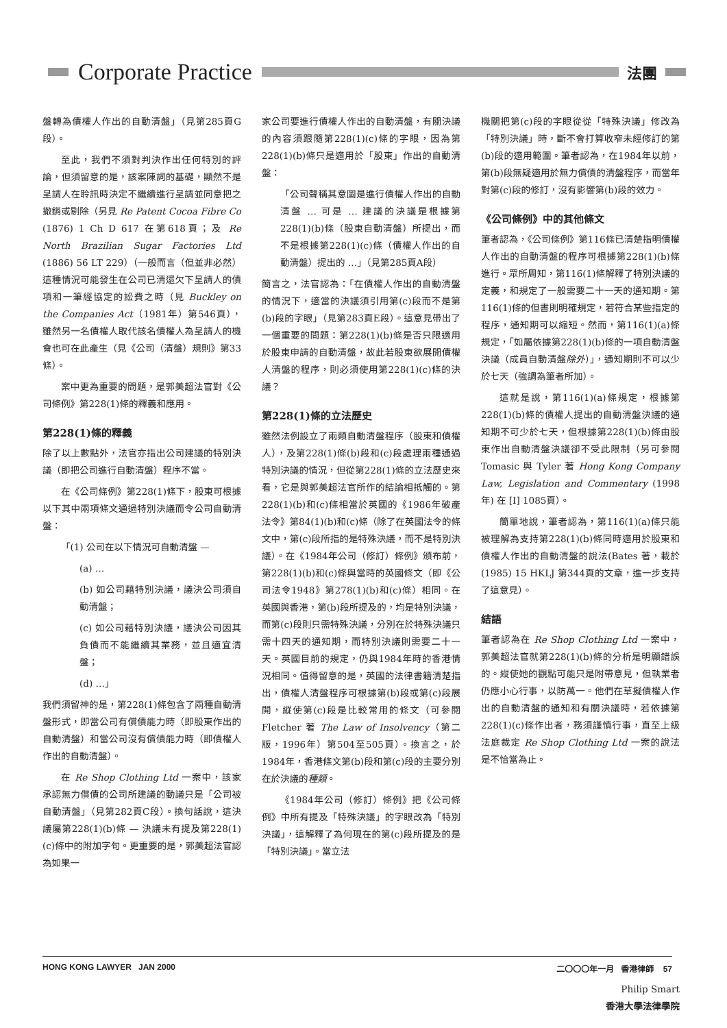Corporate Practice 法團
盤轉為債權人作出的自動清盤」（見第285頁G段）。
至此，我們不須對判決作出任何特別的評論，但須留意的是，該案陳詞的基礎，顯然不是呈請人在聆訊時決定不繼續進行呈請並同意把之撤銷或剔除（另見 Re Patent Cocoa Fibre Co (1876) 1 Ch D 617 在第618頁；及 Re North Brazilian Sugar Factories Ltd (1886) 56 LT 229）（一般而言（但並非必然）這種情況可能發生在公司已清還欠下呈請人的債項和一筆經協定的訟費之時（見 Buckley on the Companies Act（1981年）第546頁），雖然另一名債權人取代該名債權人為呈請人的機會也可在此產生（見《公司（清盤）規則》第33條）。
案中更為重要的問題，是郭美超法官對《公司條例》第228(1)條的釋義和應用。
第228(1)條的釋義
除了以上數點外，法官亦指出公司建議的特別決議（即把公司進行自動清盤）程序不當。
在《公司條例》第228(1)條下，股東可根據以下其中兩項條文通過特別決議而令公司自動清盤：
「(1) 公司在以下情況可自動清盤 —
(a) …
(b) 如公司藉特別決議，議決公司須自動清盤；
(c) 如公司藉特別決議，議決公司因其負債而不能繼續其業務，並且適宜清盤；
(d) …」
我們須留神的是，第228(1)條包含了兩種自動清盤形式，即當公司有償債能力時（即股東作出的自動清盤）和當公司沒有償債能力時（即債權人作出的自動清盤）。
在 Re Shop Clothing Ltd 一案中，該家承認無力償債的公司所建議的動議只是「公司被自動清盤」（見第282頁C段）。換句話說，這決議屬第228(1)(b)條 — 決議未有提及第228(1)(c)條中的附加字句。更重要的是，郭美超法官認為如果一
家公司要進行債權人作出的自動清盤，有關決議的內容須跟隨第228(1)(c)條的字眼，因為第228(1)(b)條只是適用於「股東」作出的自動清盤：
「公司聲稱其意圖是進行債權人作出的自動清盤 … 可是 … 建議的決議是根據第228(1)(b)條（股東自動清盤）所提出，而不是根據第228(1)(c)條（債權人作出的自動清盤）提出的 …」（見第285頁A段）
簡言之，法官認為：「在債權人作出的自動清盤的情況下，適當的決議須引用第(c)段而不是第(b)段的字眼」（見第283頁E段）。這意見帶出了一個重要的問題：第228(1)(b)條是否只限適用於股東申請的自動清盤，故此若股東欲展開債權人清盤的程序，則必須使用第228(1)(c)條的決議？
第228(1)條的立法歷史
雖然法例設立了兩類自動清盤程序（股東和債權人），及第228(1)條(b)段和(c)段處理兩種通過特別決議的情況，但從第228(1)條的立法歷史來看，它是與郭美超法官所作的結論相抵觸的。第228(1)(b)和(c)條相當於英國的《1986年破產法令》第84(1)(b)和(c)條（除了在英國法令的條文中，第(c)段所指的是特殊決議，而不是特別決議）。在《1984年公司（修訂）條例》頒布前，第228(1)(b)和(c)條與當時的英國條文（即《公司法令1948》第278(1)(b)和(c)條）相同。在英國與香港，第(b)段所提及的，均是特別決議，而第(c)段則只需特殊決議，分別在於特殊決議只需十四天的通知期，而特別決議則需要二十一天。英國目前的規定，仍與1984年時的香港情況相同。值得留意的是，英國的法律書籍清楚指出，債權人清盤程序可根據第(b)段或第(c)段展開，縱使第(c)段是比較常用的條文（可參閱 Fletcher 著 The Law of Insolvency（第二版，1996年）第504至505頁）。換言之，於1984年，香港條文第(b)段和第(c)段的主要分別在於決議的種類。
《1984年公司（修訂）條例》把《公司條例》中所有提及「特殊決議」的字眼改為「特別決議」，這解釋了為何現在的第(c)段所提及的是「特別決議」。當立法
機關把第(c)段的字眼從從「特殊決議」修改為「特別決議」時，斷不會打算收窄未經修訂的第(b)段的適用範圍。筆者認為，在1984年以前，第(b)段無疑適用於無力償債的清盤程序，而當年對第(c)段的修訂，沒有影響第(b)段的效力。
《公司條例》中的其他條文
筆者認為，《公司條例》第116條已清楚指明債權人作出的自動清盤的程序可根據第228(1)(b)條進行。眾所周知，第116(1)條解釋了特別決議的定義，和規定了一般需要二十一天的通知期。第116(1)條的但書則明確規定，若符合某些指定的程序，通知期可以縮短。然而，第116(1)(a)條規定，「如屬依據第228(1)(b)條的一項自動清盤決議（成員自動清盤除外）」，通知期則不可以少於七天（強調為筆者所加）。
這就是說，第116(1)(a)條規定，根據第228(1)(b)條的債權人提出的自動清盤決議的通知期不可少於七天，但根據第228(1)(b)條由股東作出自動清盤決議卻不受此限制（另可參閱 Tomasic 與 Tyler 著 Hong Kong Company Law, Legislation and Commentary (1998年) 在 [I] 1085頁）。
簡單地說，筆者認為，第116(1)(a)條只能被理解為支持第228(1)(b)條同時適用於股東和債權人作出的自動清盤的說法(Bates 著，載於 (1985) 15 HKLJ 第344頁的文章，進一步支持了這意見）。
結語
筆者認為在 Re Shop Clothing Ltd 一案中，郭美超法官就第228(1)(b)條的分析是明顯錯誤的。縱使她的觀點可能只是附帶意見，但執業者仍應小心行事，以防萬一。他們在草擬債權人作出的自動清盤的通知和有關決議時，若依據第228(1)(c)條作出者，務須謹慎行事，直至上級法庭裁定 Re Shop Clothing Ltd 一案的說法是不恰當為止。
Philip Smart
香港大學法律學院
HONG KONG LAWYER JAN 2000 二〇〇〇年一月 香港律師 57